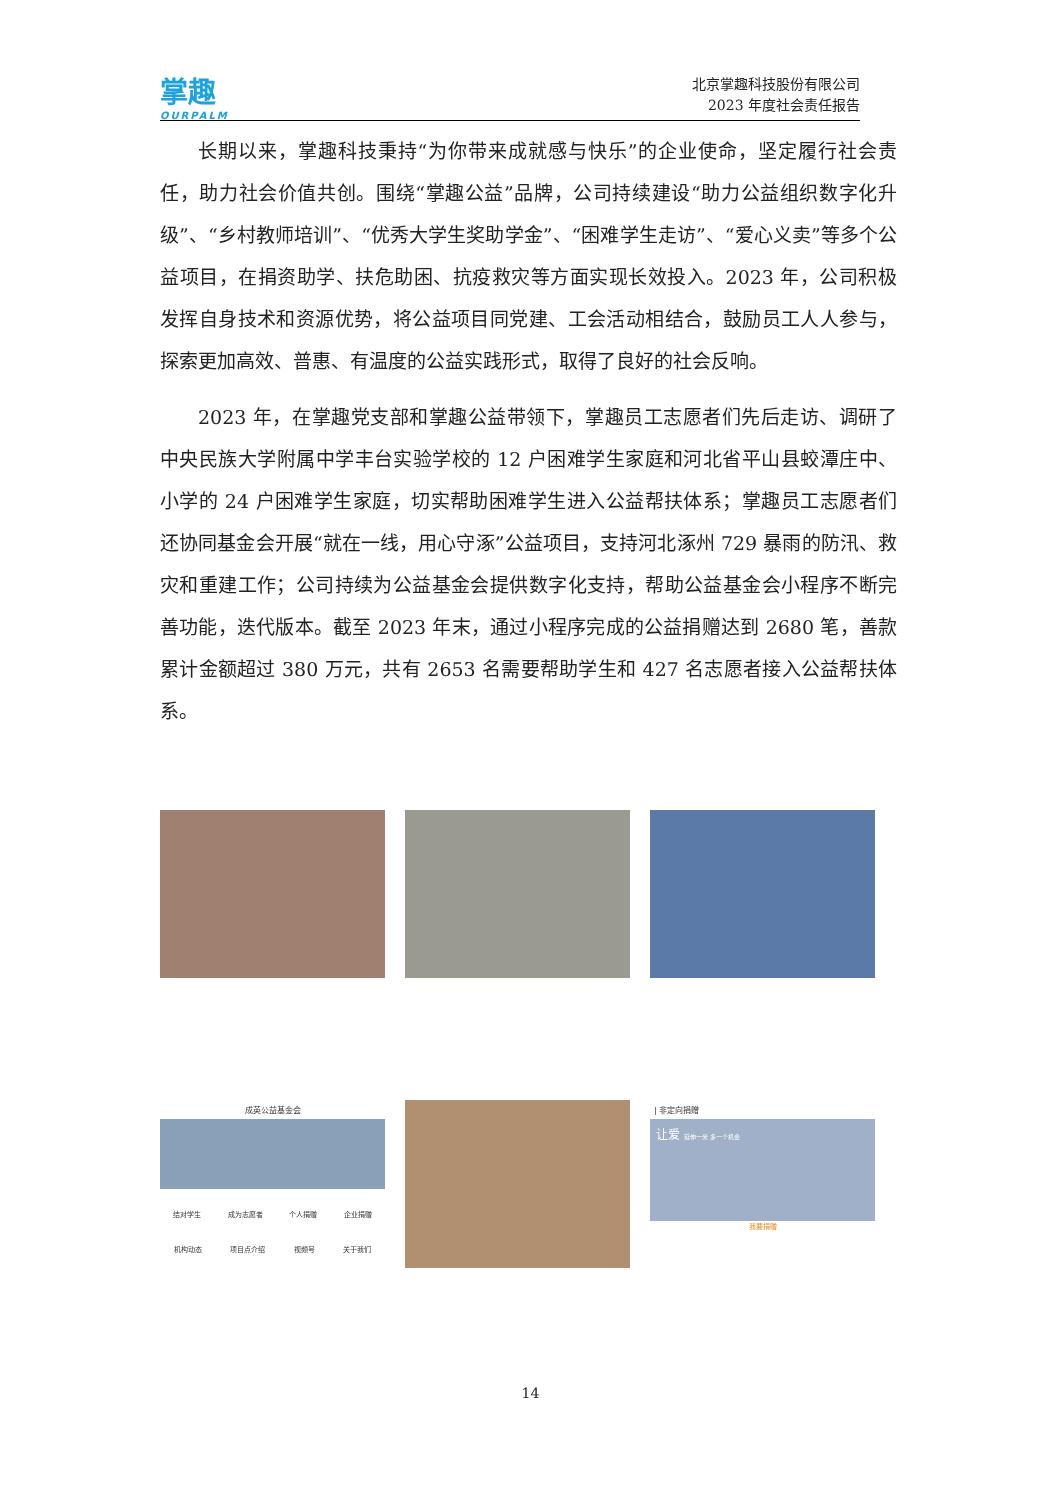掌趣
OURPALM
北京掌趣科技股份有限公司
2023 年度社会责任报告
长期以来，掌趣科技秉持“为你带来成就感与快乐”的企业使命，坚定履行社会责任，助力社会价值共创。围绕“掌趣公益”品牌，公司持续建设“助力公益组织数字化升级”、“乡村教师培训”、“优秀大学生奖助学金”、“困难学生走访”、“爱心义卖”等多个公益项目，在捐资助学、扶危助困、抗疫救灾等方面实现长效投入。2023 年，公司积极发挥自身技术和资源优势，将公益项目同党建、工会活动相结合，鼓励员工人人参与，探索更加高效、普惠、有温度的公益实践形式，取得了良好的社会反响。
2023 年，在掌趣党支部和掌趣公益带领下，掌趣员工志愿者们先后走访、调研了中央民族大学附属中学丰台实验学校的 12 户困难学生家庭和河北省平山县蛟潭庄中、小学的 24 户困难学生家庭，切实帮助困难学生进入公益帮扶体系；掌趣员工志愿者们还协同基金会开展“就在一线，用心守涿”公益项目，支持河北涿州 729 暴雨的防汛、救灾和重建工作；公司持续为公益基金会提供数字化支持，帮助公益基金会小程序不断完善功能，迭代版本。截至 2023 年末，通过小程序完成的公益捐赠达到 2680 笔，善款累计金额超过 380 万元，共有 2653 名需要帮助学生和 427 名志愿者接入公益帮扶体系。
成英公益基金会
结对学生 成为志愿者 个人捐赠 企业捐赠
机构动态 项目点介绍 视频号 关于我们
| 非定向捐赠
让爱 延伸一米 多一个机会
我要捐赠
14